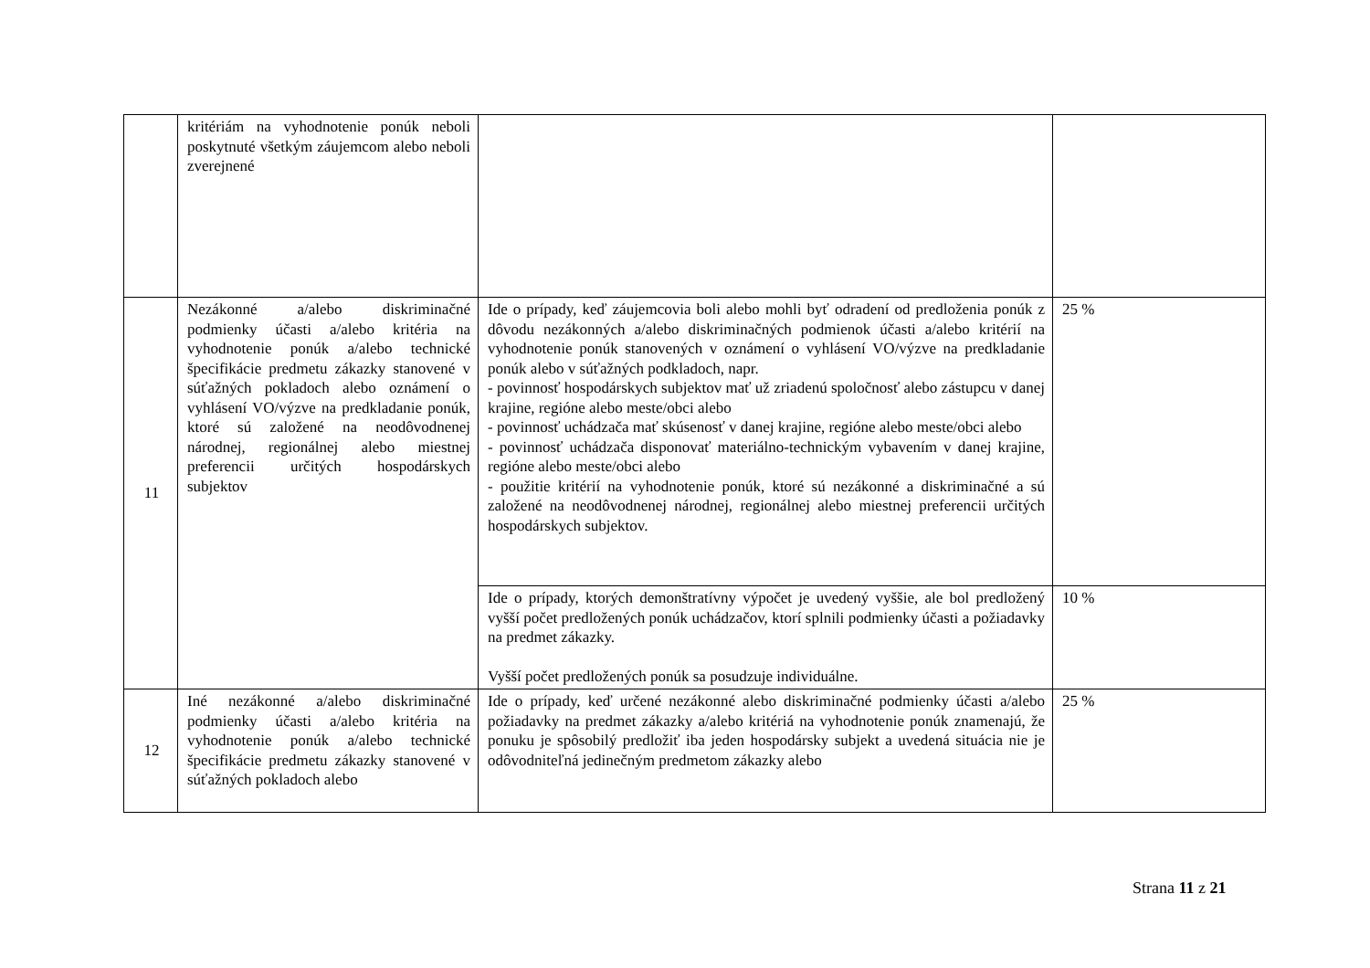| | kritériám na vyhodnotenie ponúk neboli poskytnuté všetkým záujemcom alebo neboli zverejnené | | |
| 11 | Nezákonné a/alebo diskriminačné podmienky účasti a/alebo kritéria na vyhodnotenie ponúk a/alebo technické špecifikácie predmetu zákazky stanovené v súťažných pokladoch alebo oznámení o vyhlásení VO/výzve na predkladanie ponúk, ktoré sú založené na neodôvodnenej národnej, regionálnej alebo miestnej preferencii určitých hospodárskych subjektov | Ide o prípady, keď záujemcovia boli alebo mohli byť odradení od predloženia ponúk z dôvodu nezákonných a/alebo diskriminačných podmienok účasti a/alebo kritérií na vyhodnotenie ponúk stanovených v oznámení o vyhlásení VO/výzve na predkladanie ponúk alebo v súťažných podkladoch, napr. - povinnosť hospodárskych subjektov mať už zriadenú spoločnosť alebo zástupcu v danej krajine, regióne alebo meste/obci alebo - povinnosť uchádzača mať skúsenosť v danej krajine, regióne alebo meste/obci alebo - povinnosť uchádzača disponovať materiálno-technickým vybavením v danej krajine, regióne alebo meste/obci alebo - použitie kritérií na vyhodnotenie ponúk, ktoré sú nezákonné a diskriminačné a sú založené na neodôvodnenej národnej, regionálnej alebo miestnej preferencii určitých hospodárskych subjektov. | 25 % |
| | | Ide o prípady, ktorých demonštratívny výpočet je uvedený vyššie, ale bol predložený vyšší počet predložených ponúk uchádzačov, ktorí splnili podmienky účasti a požiadavky na predmet zákazky. Vyšší počet predložených ponúk sa posudzuje individuálne. | 10 % |
| 12 | Iné nezákonné a/alebo diskriminačné podmienky účasti a/alebo kritéria na vyhodnotenie ponúk a/alebo technické špecifikácie predmetu zákazky stanovené v súťažných pokladoch alebo | Ide o prípady, keď určené nezákonné alebo diskriminačné podmienky účasti a/alebo požiadavky na predmet zákazky a/alebo kritériá na vyhodnotenie ponúk znamenajú, že ponuku je spôsobilý predložiť iba jeden hospodársky subjekt a uvedená situácia nie je odôvodniteľná jedinečným predmetom zákazky alebo | 25 % |
Strana 11 z 21